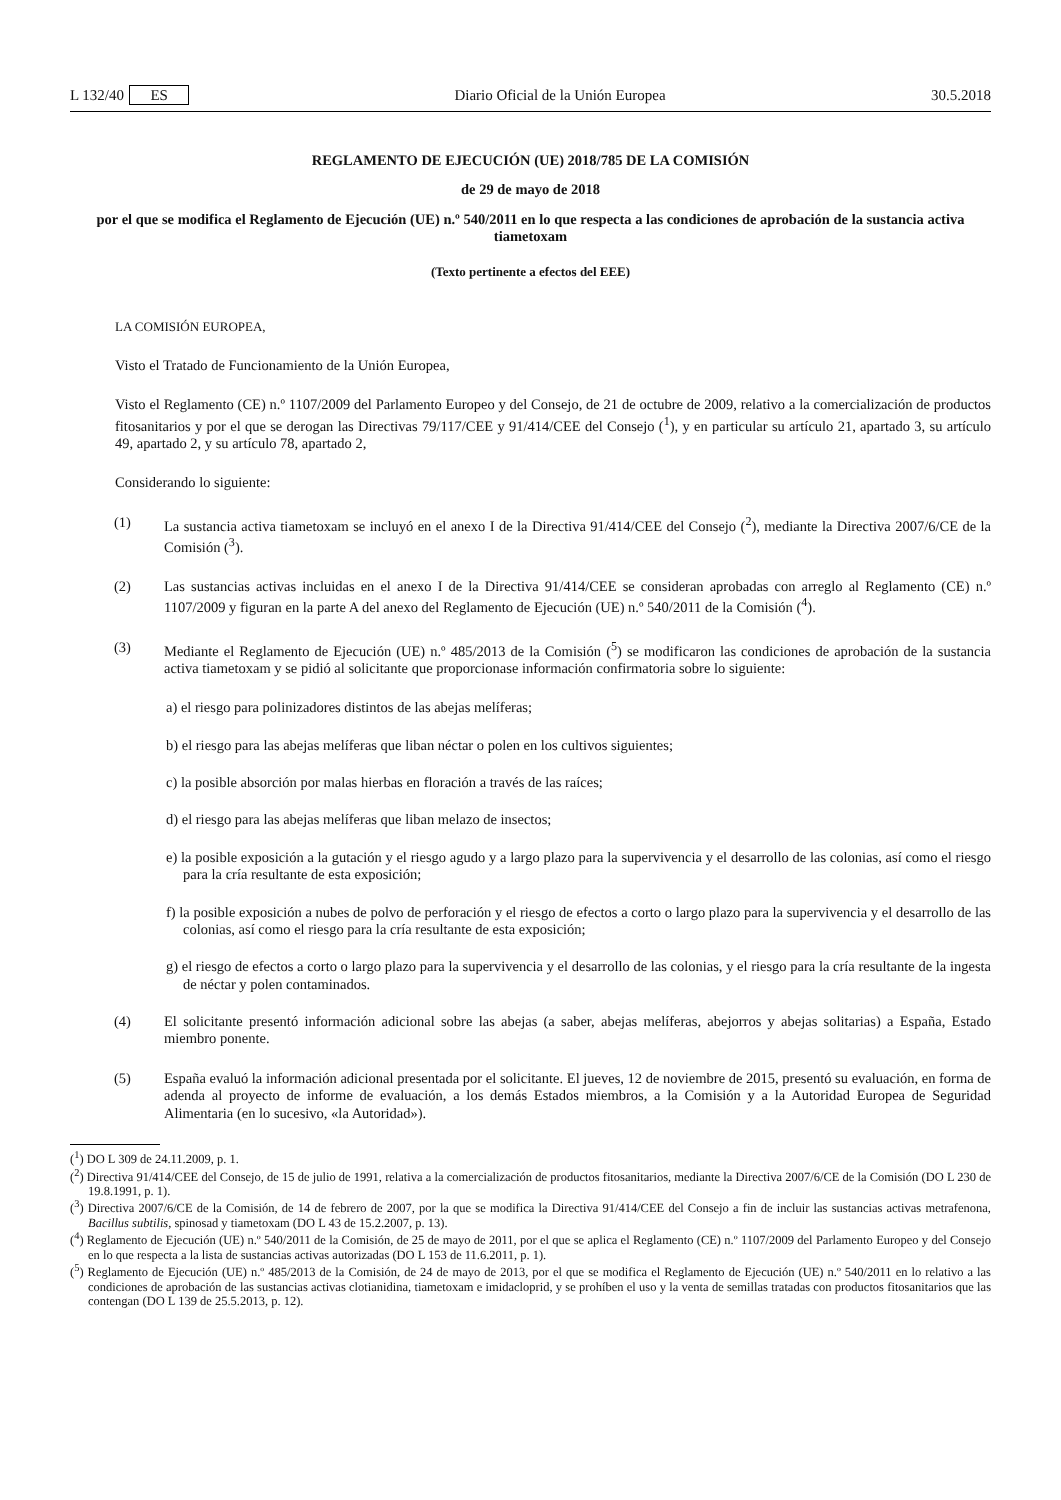L 132/40 ES Diario Oficial de la Unión Europea 30.5.2018
REGLAMENTO DE EJECUCIÓN (UE) 2018/785 DE LA COMISIÓN
de 29 de mayo de 2018
por el que se modifica el Reglamento de Ejecución (UE) n.º 540/2011 en lo que respecta a las condiciones de aprobación de la sustancia activa tiametoxam
(Texto pertinente a efectos del EEE)
LA COMISIÓN EUROPEA,
Visto el Tratado de Funcionamiento de la Unión Europea,
Visto el Reglamento (CE) n.º 1107/2009 del Parlamento Europeo y del Consejo, de 21 de octubre de 2009, relativo a la comercialización de productos fitosanitarios y por el que se derogan las Directivas 79/117/CEE y 91/414/CEE del Consejo (<sup>1</sup>), y en particular su artículo 21, apartado 3, su artículo 49, apartado 2, y su artículo 78, apartado 2,
Considerando lo siguiente:
(1) La sustancia activa tiametoxam se incluyó en el anexo I de la Directiva 91/414/CEE del Consejo (<sup>2</sup>), mediante la Directiva 2007/6/CE de la Comisión (<sup>3</sup>).
(2) Las sustancias activas incluidas en el anexo I de la Directiva 91/414/CEE se consideran aprobadas con arreglo al Reglamento (CE) n.º 1107/2009 y figuran en la parte A del anexo del Reglamento de Ejecución (UE) n.º 540/2011 de la Comisión (<sup>4</sup>).
(3) Mediante el Reglamento de Ejecución (UE) n.º 485/2013 de la Comisión (<sup>5</sup>) se modificaron las condiciones de aprobación de la sustancia activa tiametoxam y se pidió al solicitante que proporcionase información confir­matoria sobre lo siguiente:
a) el riesgo para polinizadores distintos de las abejas melíferas;
b) el riesgo para las abejas melíferas que liban néctar o polen en los cultivos siguientes;
c) la posible absorción por malas hierbas en floración a través de las raíces;
d) el riesgo para las abejas melíferas que liban melazo de insectos;
e) la posible exposición a la gutación y el riesgo agudo y a largo plazo para la supervivencia y el desarrollo de las colonias, así como el riesgo para la cría resultante de esta exposición;
f) la posible exposición a nubes de polvo de perforación y el riesgo de efectos a corto o largo plazo para la supervivencia y el desarrollo de las colonias, así como el riesgo para la cría resultante de esta exposición;
g) el riesgo de efectos a corto o largo plazo para la supervivencia y el desarrollo de las colonias, y el riesgo para la cría resultante de la ingesta de néctar y polen contaminados.
(4) El solicitante presentó información adicional sobre las abejas (a saber, abejas melíferas, abejorros y abejas solitarias) a España, Estado miembro ponente.
(5) España evaluó la información adicional presentada por el solicitante. El jueves, 12 de noviembre de 2015, presentó su evaluación, en forma de adenda al proyecto de informe de evaluación, a los demás Estados miembros, a la Comisión y a la Autoridad Europea de Seguridad Alimentaria (en lo sucesivo, «la Autoridad»).
(<sup>1</sup>) DO L 309 de 24.11.2009, p. 1.
(<sup>2</sup>) Directiva 91/414/CEE del Consejo, de 15 de julio de 1991, relativa a la comercialización de productos fitosanitarios, mediante la Directiva 2007/6/CE de la Comisión (DO L 230 de 19.8.1991, p. 1).
(<sup>3</sup>) Directiva 2007/6/CE de la Comisión, de 14 de febrero de 2007, por la que se modifica la Directiva 91/414/CEE del Consejo a fin de incluir las sustancias activas metrafenona, Bacillus subtilis, spinosad y tiametoxam (DO L 43 de 15.2.2007, p. 13).
(<sup>4</sup>) Reglamento de Ejecución (UE) n.º 540/2011 de la Comisión, de 25 de mayo de 2011, por el que se aplica el Reglamento (CE) n.º 1107/2009 del Parlamento Europeo y del Consejo en lo que respecta a la lista de sustancias activas autorizadas (DO L 153 de 11.6.2011, p. 1).
(<sup>5</sup>) Reglamento de Ejecución (UE) n.º 485/2013 de la Comisión, de 24 de mayo de 2013, por el que se modifica el Reglamento de Ejecución (UE) n.º 540/2011 en lo relativo a las condiciones de aprobación de las sustancias activas clotianidina, tiametoxam e imidacloprid, y se prohíben el uso y la venta de semillas tratadas con productos fitosanitarios que las contengan (DO L 139 de 25.5.2013, p. 12).